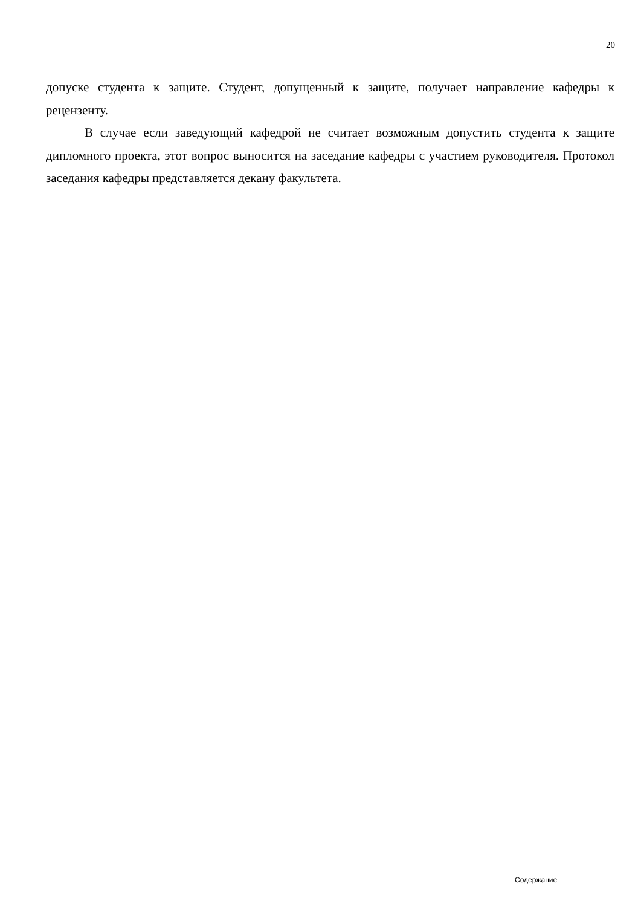20
допуске студента к защите. Студент, допущенный к защите, получает направление кафедры к рецензенту.
В случае если заведующий кафедрой не считает возможным допустить студента к защите дипломного проекта, этот вопрос выносится на заседание кафедры с участием руководителя. Протокол заседания кафедры представляется декану факультета.
Содержание